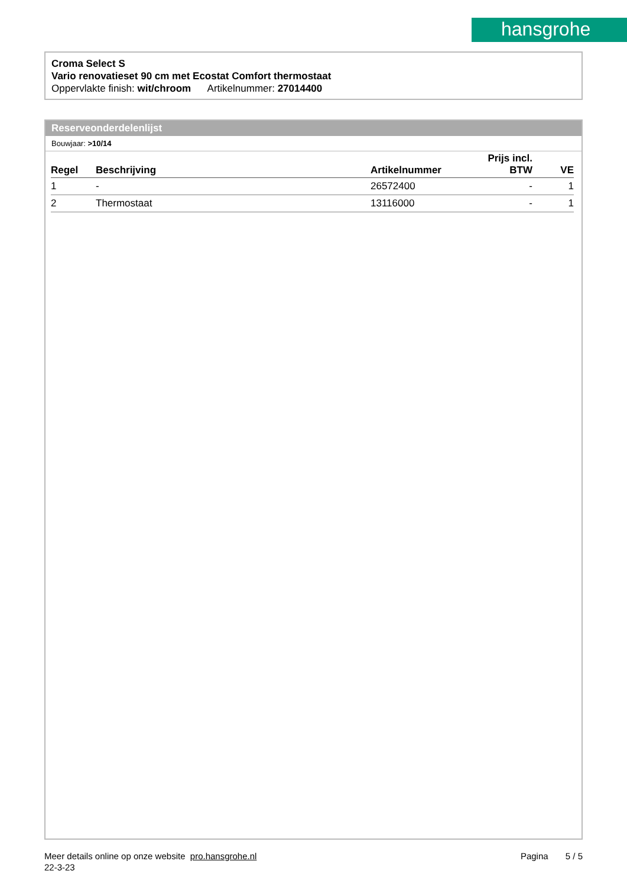hansgrohe
Croma Select S
Vario renovatieset 90 cm met Ecostat Comfort thermostaat
Oppervlakte finish: wit/chroom Artikelnummer: 27014400
Reserveonderdelenlijst
Bouwjaar: >10/14
| Regel | Beschrijving | Artikelnummer | Prijs incl. BTW | VE |
| --- | --- | --- | --- | --- |
| 1 | - | 26572400 | - | 1 |
| 2 | Thermostaat | 13116000 | - | 1 |
Meer details online op onze website pro.hansgrohe.nl Pagina 5 / 5
22-3-23